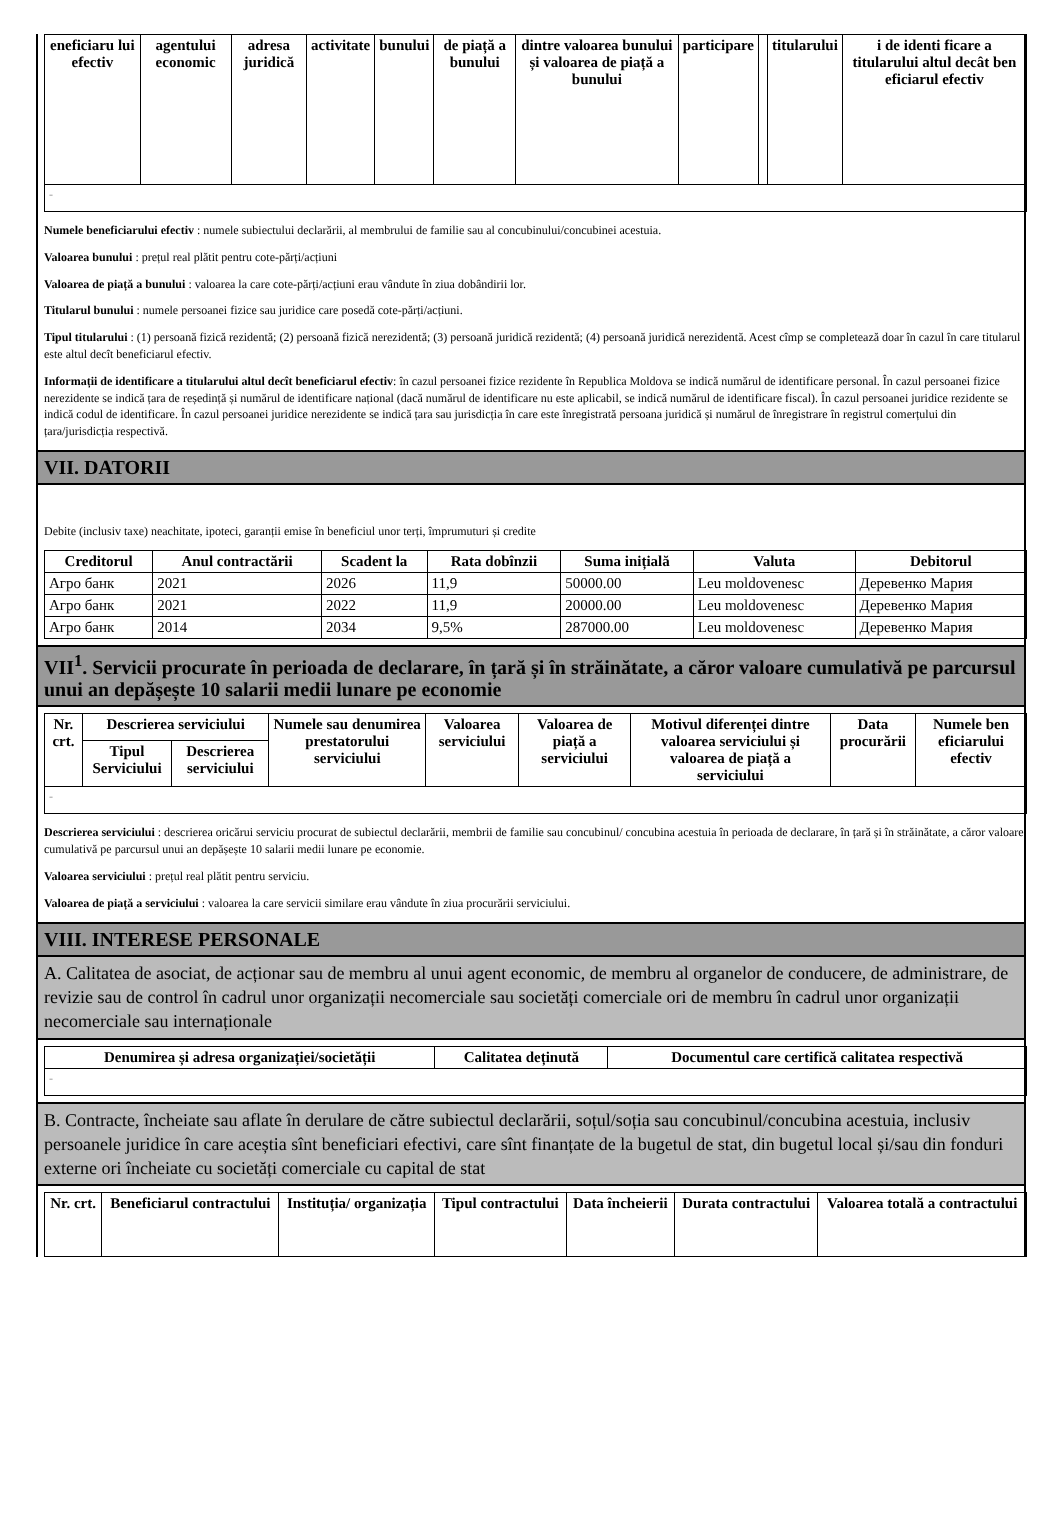| eneficiaru lui efectiv | agentului economic | adresa juridică | activitate | bunului | de piață a bunului | dintre valoarea bunului și valoarea de piață a bunului | participare | | titularului | i de identi ficare a titularului altul decât ben eficiarul efectiv |
| --- | --- | --- | --- | --- | --- | --- | --- | --- | --- | --- |
| - | | | | | | | | | | |
Numele beneficiarului efectiv : numele subiectului declarării, al membrului de familie sau al concubinului/concubinei acestuia.
Valoarea bunului : prețul real plătit pentru cote-părți/acțiuni
Valoarea de piață a bunului : valoarea la care cote-părți/acțiuni erau vândute în ziua dobândirii lor.
Titularul bunului : numele persoanei fizice sau juridice care posedă cote-părți/acțiuni.
Tipul titularului : (1) persoană fizică rezidentă; (2) persoană fizică nerezidentă; (3) persoană juridică rezidentă; (4) persoană juridică nerezidentă. Acest cîmp se completează doar în cazul în care titularul este altul decît beneficiarul efectiv.
Informații de identificare a titularului altul decît beneficiarul efectiv: în cazul persoanei fizice rezidente în Republica Moldova se indică numărul de identificare personal. În cazul persoanei fizice nerezidente se indică țara de reședință și numărul de identificare național (dacă numărul de identificare nu este aplicabil, se indică numărul de identificare fiscal). În cazul persoanei juridice rezidente se indică codul de identificare. În cazul persoanei juridice nerezidente se indică țara sau jurisdicția în care este înregistrată persoana juridică și numărul de înregistrare în registrul comerțului din țara/jurisdicția respectivă.
VII. DATORII
Debite (inclusiv taxe) neachitate, ipoteci, garanții emise în beneficiul unor terți, împrumuturi și credite
| Creditorul | Anul contractării | Scadent la | Rata dobînzii | Suma inițială | Valuta | Debitorul |
| --- | --- | --- | --- | --- | --- | --- |
| Агро банк | 2021 | 2026 | 11,9 | 50000.00 | Leu moldovenesc | Деревенко Мария |
| Агро банк | 2021 | 2022 | 11,9 | 20000.00 | Leu moldovenesc | Деревенко Мария |
| Агро банк | 2014 | 2034 | 9,5% | 287000.00 | Leu moldovenesc | Деревенко Мария |
VII<sup>1</sup>. Servicii procurate în perioada de declarare, în țară și în străinătate, a căror valoare cumulativă pe parcursul unui an depășește 10 salarii medii lunare pe economie
| Nr. crt. | Descrierea serviciului | | Numele sau denumirea prestatorului serviciului | Valoarea serviciului | Valoarea de piață a serviciului | Motivul diferenței dintre valoarea serviciului și valoarea de piață a serviciului | Data procurării | Numele ben eficiarului efectiv |
| --- | --- | --- | --- | --- | --- | --- | --- | --- |
| | Tipul Serviciului | Descrierea serviciului | | | | | | |
| - | | | | | | | | |
Descrierea serviciului : descrierea oricărui serviciu procurat de subiectul declarării, membrii de familie sau concubinul/ concubina acestuia în perioada de declarare, în țară și în străinătate, a căror valoare cumulativă pe parcursul unui an depășește 10 salarii medii lunare pe economie.
Valoarea serviciului : prețul real plătit pentru serviciu.
Valoarea de piață a serviciului : valoarea la care servicii similare erau vândute în ziua procurării serviciului.
VIII. INTERESE PERSONALE
A. Calitatea de asociat, de acționar sau de membru al unui agent economic, de membru al organelor de conducere, de administrare, de revizie sau de control în cadrul unor organizații necomerciale sau societăți comerciale ori de membru în cadrul unor organizații necomerciale sau internaționale
| Denumirea și adresa organizației/societății | Calitatea deținută | Documentul care certifică calitatea respectivă |
| --- | --- | --- |
| - | | |
B. Contracte, încheiate sau aflate în derulare de către subiectul declarării, soțul/soția sau concubinul/concubina acestuia, inclusiv persoanele juridice în care aceștia sînt beneficiari efectivi, care sînt finanțate de la bugetul de stat, din bugetul local și/sau din fonduri externe ori încheiate cu societăți comerciale cu capital de stat
| Nr. crt. | Beneficiarul contractului | Instituția/ organizația | Tipul contractului | Data încheierii | Durata contractului | Valoarea totală a contractului |
| --- | --- | --- | --- | --- | --- | --- |